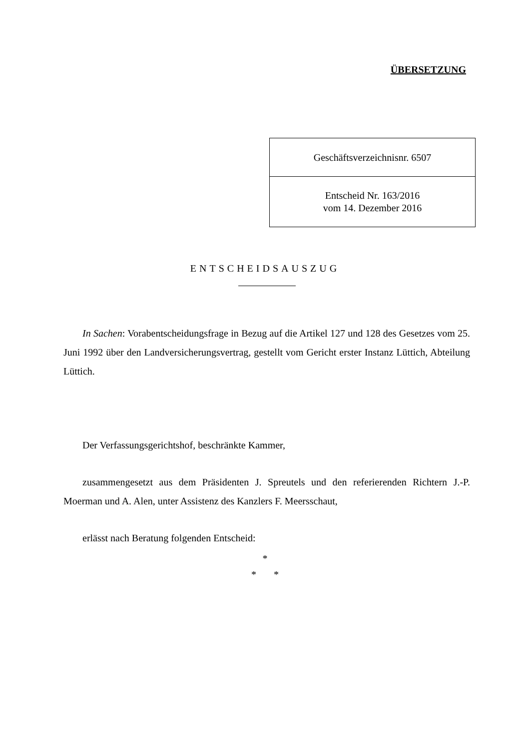ÜBERSETZUNG
| Geschäftsverzeichnisnr. 6507 |
| Entscheid Nr. 163/2016 vom 14. Dezember 2016 |
ENTSCHEIDSAUSZUG
In Sachen: Vorabentscheidungsfrage in Bezug auf die Artikel 127 und 128 des Gesetzes vom 25. Juni 1992 über den Landversicherungsvertrag, gestellt vom Gericht erster Instanz Lüttich, Abteilung Lüttich.
Der Verfassungsgerichtshof, beschränkte Kammer,
zusammengesetzt aus dem Präsidenten J. Spreutels und den referierenden Richtern J.-P. Moerman und A. Alen, unter Assistenz des Kanzlers F. Meersschaut,
erlässt nach Beratung folgenden Entscheid:
*
* *